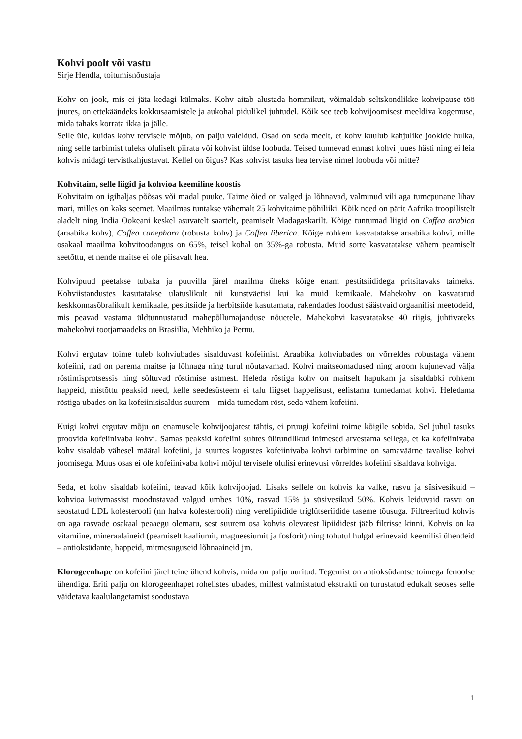Kohvi poolt või vastu
Sirje Hendla, toitumisnõustaja
Kohv on jook, mis ei jäta kedagi külmaks. Kohv aitab alustada hommikut, võimaldab seltskondlikke kohvipause töö juures, on ettekäändeks kokkusaamistele ja aukohal pidulikel juhtudel. Kõik see teeb kohvijoomisest meeldiva kogemuse, mida tahaks korrata ikka ja jälle.
Selle üle, kuidas kohv tervisele mõjub, on palju vaieldud. Osad on seda meelt, et kohv kuulub kahjulike jookide hulka, ning selle tarbimist tuleks oluliselt piirata või kohvist üldse loobuda. Teised tunnevad ennast kohvi juues hästi ning ei leia kohvis midagi tervistkahjustavat. Kellel on õigus? Kas kohvist tasuks hea tervise nimel loobuda või mitte?
Kohvitaim, selle liigid ja kohvioa keemiline koostis
Kohvitaim on igihaljas põõsas või madal puuke. Taime õied on valged ja lõhnavad, valminud vili aga tumepunane lihav mari, milles on kaks seemet. Maailmas tuntakse vähemalt 25 kohvitaime põhiliiki. Kõik need on pärit Aafrika troopilistelt aladelt ning India Ookeani keskel asuvatelt saartelt, peamiselt Madagaskarilt. Kõige tuntumad liigid on Coffea arabica (araabika kohv), Coffea canephora (robusta kohv) ja Coffea liberica. Kõige rohkem kasvatatakse araabika kohvi, mille osakaal maailma kohvitoodangus on 65%, teisel kohal on 35%-ga robusta. Muid sorte kasvatatakse vähem peamiselt seetõttu, et nende maitse ei ole piisavalt hea.
Kohvipuud peetakse tubaka ja puuvilla järel maailma üheks kõige enam pestitsiididega pritsitavaks taimeks. Kohviistandustes kasutatakse ulatuslikult nii kunstväetisi kui ka muid kemikaale. Mahekohv on kasvatatud keskkonnasõbralikult kemikaale, pestitsiide ja herbitsiide kasutamata, rakendades loodust säästvaid orgaanilisi meetodeid, mis peavad vastama üldtunnustatud mahepõllumajanduse nõuetele. Mahekohvi kasvatatakse 40 riigis, juhtivateks mahekohvi tootjamaadeks on Brasiilia, Mehhiko ja Peruu.
Kohvi ergutav toime tuleb kohviubades sisalduvast kofeiinist. Araabika kohviubades on võrreldes robustaga vähem kofeiini, nad on parema maitse ja lõhnaga ning turul nõutavamad. Kohvi maitseomadused ning aroom kujunevad välja röstimisprotsessis ning sõltuvad röstimise astmest. Heleda röstiga kohv on maitselt hapukam ja sisaldabki rohkem happeid, mistõttu peaksid need, kelle seedesüsteem ei talu liigset happelisust, eelistama tumedamat kohvi. Heledama röstiga ubades on ka kofeiinisisaldus suurem – mida tumedam röst, seda vähem kofeiini.
Kuigi kohvi ergutav mõju on enamusele kohvijoojatest tähtis, ei pruugi kofeiini toime kõigile sobida. Sel juhul tasuks proovida kofeiinivaba kohvi. Samas peaksid kofeiini suhtes ülitundlikud inimesed arvestama sellega, et ka kofeiinivaba kohv sisaldab vähesel määral kofeiini, ja suurtes kogustes kofeiinivaba kohvi tarbimine on samaväärne tavalise kohvi joomisega. Muus osas ei ole kofeiinivaba kohvi mõjul tervisele olulisi erinevusi võrreldes kofeiini sisaldava kohviga.
Seda, et kohv sisaldab kofeiini, teavad kõik kohvijoojad. Lisaks sellele on kohvis ka valke, rasvu ja süsivesikuid – kohvioa kuivmassist moodustavad valgud umbes 10%, rasvad 15% ja süsivesikud 50%. Kohvis leiduvaid rasvu on seostatud LDL kolesterooli (nn halva kolesterooli) ning verelipiidide triglütseriidide taseme tõusuga. Filtreeritud kohvis on aga rasvade osakaal peaaegu olematu, sest suurem osa kohvis olevatest lipiididest jääb filtrisse kinni. Kohvis on ka vitamiine, mineraalaineid (peamiselt kaaliumit, magneesiumit ja fosforit) ning tohutul hulgal erinevaid keemilisi ühendeid – antioksüdante, happeid, mitmesuguseid lõhnaaineid jm.
Klorogeenhape on kofeiini järel teine ühend kohvis, mida on palju uuritud. Tegemist on antioksüdantse toimega fenoolse ühendiga. Eriti palju on klorogeenhapet rohelistes ubades, millest valmistatud ekstrakti on turustatud edukalt seoses selle väidetava kaalulangetamist soodustava
1